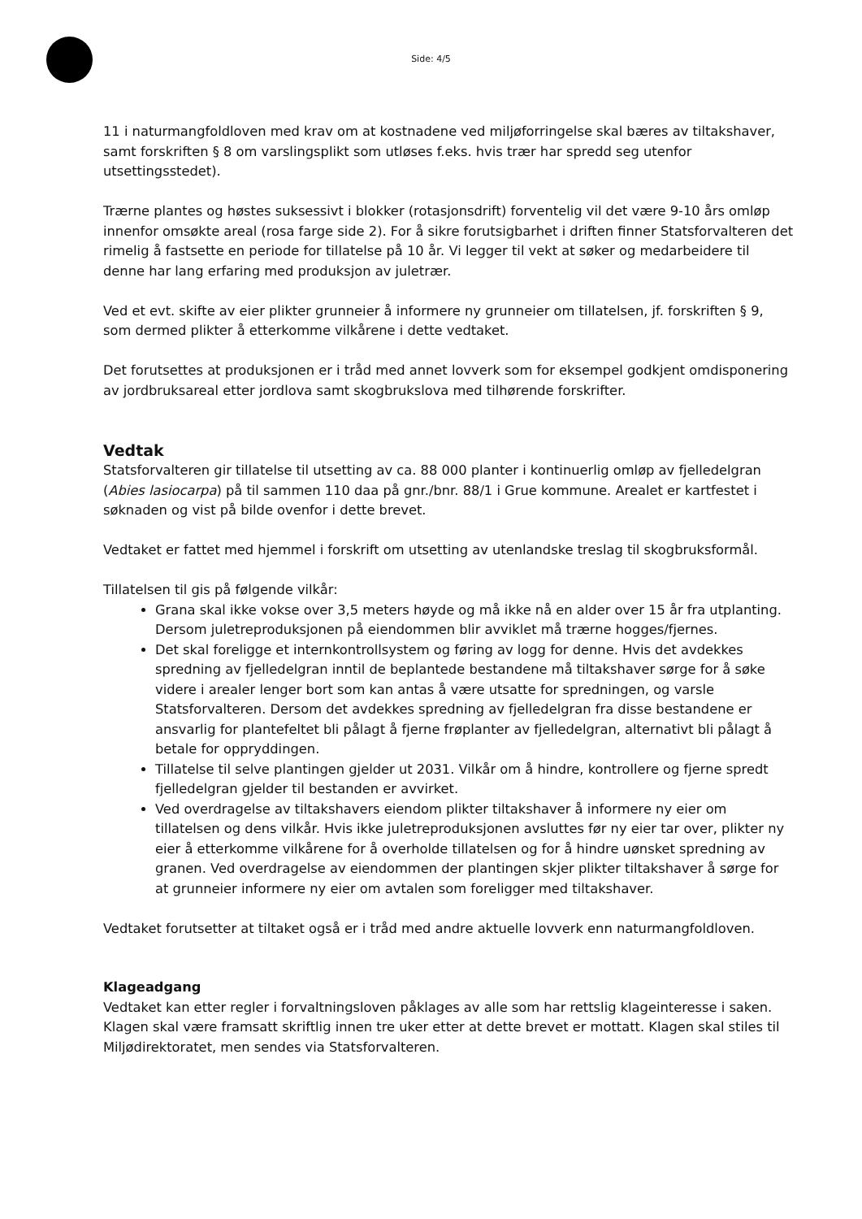Side: 4/5
11 i naturmangfoldloven med krav om at kostnadene ved miljøforringelse skal bæres av tiltakshaver, samt forskriften § 8 om varslingsplikt som utløses f.eks. hvis trær har spredd seg utenfor utsettingsstedet).
Trærne plantes og høstes suksessivt i blokker (rotasjonsdrift) forventelig vil det være 9-10 års omløp innenfor omsøkte areal (rosa farge side 2). For å sikre forutsigbarhet i driften finner Statsforvalteren det rimelig å fastsette en periode for tillatelse på 10 år. Vi legger til vekt at søker og medarbeidere til denne har lang erfaring med produksjon av juletrær.
Ved et evt. skifte av eier plikter grunneier å informere ny grunneier om tillatelsen, jf. forskriften § 9, som dermed plikter å etterkomme vilkårene i dette vedtaket.
Det forutsettes at produksjonen er i tråd med annet lovverk som for eksempel godkjent omdisponering av jordbruksareal etter jordlova samt skogbrukslova med tilhørende forskrifter.
Vedtak
Statsforvalteren gir tillatelse til utsetting av ca. 88 000 planter i kontinuerlig omløp av fjelledelgran (Abies lasiocarpa) på til sammen 110 daa på gnr./bnr. 88/1 i Grue kommune. Arealet er kartfestet i søknaden og vist på bilde ovenfor i dette brevet.
Vedtaket er fattet med hjemmel i forskrift om utsetting av utenlandske treslag til skogbruksformål.
Tillatelsen til gis på følgende vilkår:
Grana skal ikke vokse over 3,5 meters høyde og må ikke nå en alder over 15 år fra utplanting. Dersom juletreproduksjonen på eiendommen blir avviklet må trærne hogges/fjernes.
Det skal foreligge et internkontrollsystem og føring av logg for denne. Hvis det avdekkes spredning av fjelledelgran inntil de beplantede bestandene må tiltakshaver sørge for å søke videre i arealer lenger bort som kan antas å være utsatte for spredningen, og varsle Statsforvalteren. Dersom det avdekkes spredning av fjelledelgran fra disse bestandene er ansvarlig for plantefeltet bli pålagt å fjerne frøplanter av fjelledelgran, alternativt bli pålagt å betale for oppryddingen.
Tillatelse til selve plantingen gjelder ut 2031. Vilkår om å hindre, kontrollere og fjerne spredt fjelledelgran gjelder til bestanden er avvirket.
Ved overdragelse av tiltakshavers eiendom plikter tiltakshaver å informere ny eier om tillatelsen og dens vilkår. Hvis ikke juletreproduksjonen avsluttes før ny eier tar over, plikter ny eier å etterkomme vilkårene for å overholde tillatelsen og for å hindre uønsket spredning av granen. Ved overdragelse av eiendommen der plantingen skjer plikter tiltakshaver å sørge for at grunneier informere ny eier om avtalen som foreligger med tiltakshaver.
Vedtaket forutsetter at tiltaket også er i tråd med andre aktuelle lovverk enn naturmangfoldloven.
Klageadgang
Vedtaket kan etter regler i forvaltningsloven påklages av alle som har rettslig klageinteresse i saken. Klagen skal være framsatt skriftlig innen tre uker etter at dette brevet er mottatt. Klagen skal stiles til Miljødirektoratet, men sendes via Statsforvalteren.